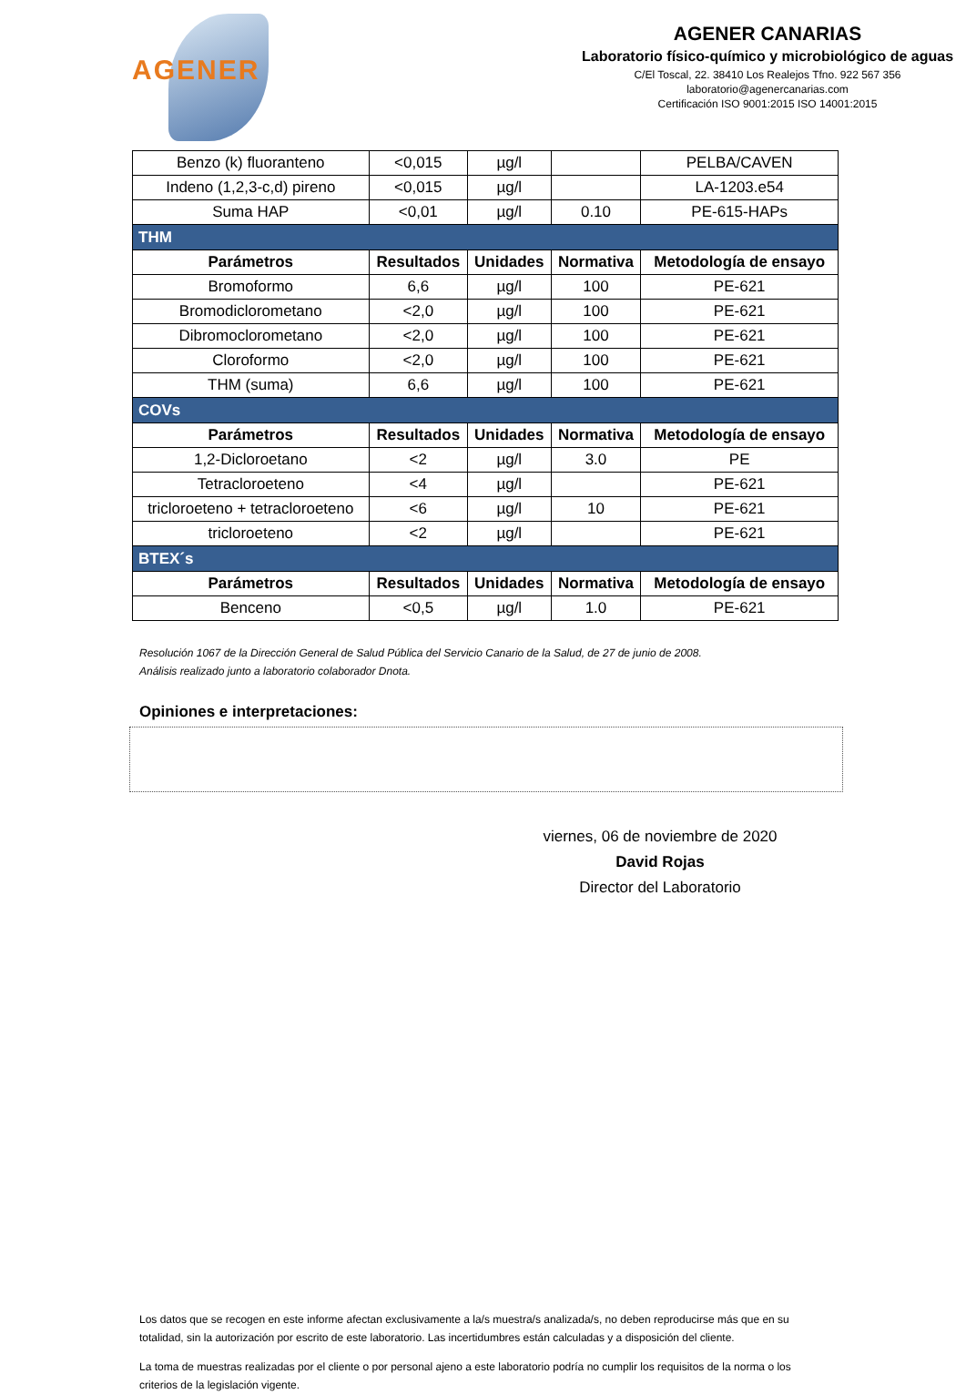AGENER
AGENER CANARIAS
Laboratorio físico-químico y microbiológico de aguas
C/El Toscal, 22. 38410 Los Realejos Tfno. 922 567 356
laboratorio@agenercanarias.com
Certificación ISO 9001:2015 ISO 14001:2015
| Benzo (k) fluoranteno | <0,015 | µg/l | | PELBA/CAVEN |
| Indeno (1,2,3-c,d) pireno | <0,015 | µg/l | | LA-1203.e54 |
| Suma HAP | <0,01 | µg/l | 0.10 | PE-615-HAPs |
| THM | | | | |
| Parámetros | Resultados | Unidades | Normativa | Metodología de ensayo |
| Bromoformo | 6,6 | µg/l | 100 | PE-621 |
| Bromodiclorometano | <2,0 | µg/l | 100 | PE-621 |
| Dibromoclorometano | <2,0 | µg/l | 100 | PE-621 |
| Cloroformo | <2,0 | µg/l | 100 | PE-621 |
| THM (suma) | 6,6 | µg/l | 100 | PE-621 |
| COVs | | | | |
| Parámetros | Resultados | Unidades | Normativa | Metodología de ensayo |
| 1,2-Dicloroetano | <2 | µg/l | 3.0 | PE |
| Tetracloroeteno | <4 | µg/l | | PE-621 |
| tricloroeteno + tetracloroeteno | <6 | µg/l | 10 | PE-621 |
| tricloroeteno | <2 | µg/l | | PE-621 |
| BTEX´s | | | | |
| Parámetros | Resultados | Unidades | Normativa | Metodología de ensayo |
| Benceno | <0,5 | µg/l | 1.0 | PE-621 |
Resolución 1067 de la Dirección General de Salud Pública del Servicio Canario de la Salud, de 27 de junio de 2008.
Análisis realizado junto a laboratorio colaborador Dnota.
Opiniones e interpretaciones:
viernes, 06 de noviembre de 2020
David Rojas
Director del Laboratorio
Los datos que se recogen en este informe afectan exclusivamente a la/s muestra/s analizada/s, no deben reproducirse más que en su totalidad, sin la autorización por escrito de este laboratorio. Las incertidumbres están calculadas y a disposición del cliente.
La toma de muestras realizadas por el cliente o por personal ajeno a este laboratorio podría no cumplir los requisitos de la norma o los criterios de la legislación vigente.